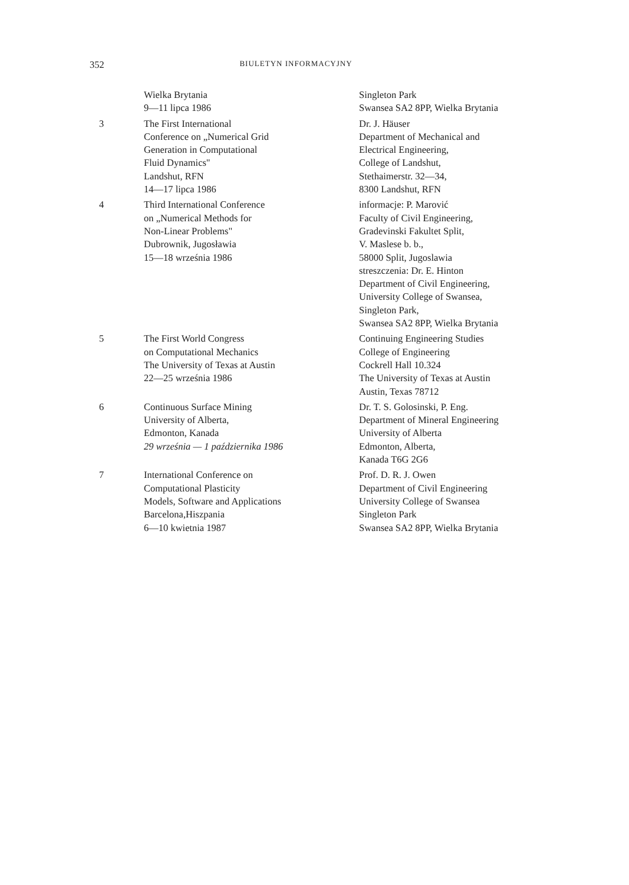352 BIULETYN INFORMACYJNY
| | Wielka Brytania 9—11 lipca 1986 | Singleton Park Swansea SA2 8PP, Wielka Brytania |
| 3 | The First International Conference on „Numerical Grid Generation in Computational Fluid Dynamics" Landshut, RFN 14—17 lipca 1986 | Dr. J. Häuser Department of Mechanical and Electrical Engineering, College of Landshut, Stethaimerstr. 32—34, 8300 Landshut, RFN |
| 4 | Third International Conference on „Numerical Methods for Non-Linear Problems" Dubrownik, Jugosławia 15—18 września 1986 | informacje: P. Marović Faculty of Civil Engineering, Gradevinski Fakultet Split, V. Maslese b. b., 58000 Split, Jugoslawia streszczenia: Dr. E. Hinton Department of Civil Engineering, University College of Swansea, Singleton Park, Swansea SA2 8PP, Wielka Brytania |
| 5 | The First World Congress on Computational Mechanics The University of Texas at Austin 22—25 września 1986 | Continuing Engineering Studies College of Engineering Cockrell Hall 10.324 The University of Texas at Austin Austin, Texas 78712 |
| 6 | Continuous Surface Mining University of Alberta, Edmonton, Kanada 29 września — 1 października 1986 | Dr. T. S. Golosinski, P. Eng. Department of Mineral Engineering University of Alberta Edmonton, Alberta, Kanada T6G 2G6 |
| 7 | International Conference on Computational Plasticity Models, Software and Applications Barcelona,Hiszpania 6—10 kwietnia 1987 | Prof. D. R. J. Owen Department of Civil Engineering University College of Swansea Singleton Park Swansea SA2 8PP, Wielka Brytania |